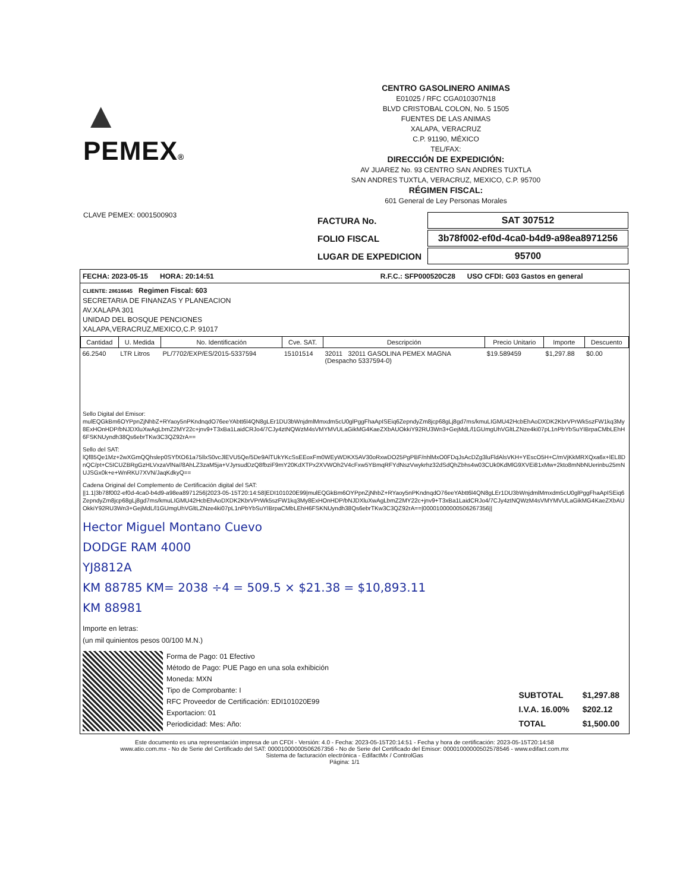▲
PEMEX®
CENTRO GASOLINERO ANIMAS
E01025 / RFC CGA010307N18
BLVD CRISTOBAL COLON, No. 5 1505
FUENTES DE LAS ANIMAS
XALAPA, VERACRUZ
C.P. 91190, MÉXICO
TEL/FAX:
DIRECCIÓN DE EXPEDICIÓN:
AV JUAREZ No. 93 CENTRO SAN ANDRES TUXTLA
SAN ANDRES TUXTLA, VERACRUZ, MEXICO, C.P. 95700
RÉGIMEN FISCAL:
601 General de Ley Personas Morales
CLAVE PEMEX: 0001500903
| FACTURA No. | SAT 307512 |
| FOLIO FISCAL | 3b78f002-ef0d-4ca0-b4d9-a98ea8971256 |
| LUGAR DE EXPEDICION | 95700 |
FECHA: 2023-05-15 HORA: 20:14:51 R.F.C.: SFP000520C28 USO CFDI: G03 Gastos en general
CLIENTE: 28616645 Regimen Fiscal: 603
SECRETARIA DE FINANZAS Y PLANEACION
AV.XALAPA 301
UNIDAD DEL BOSQUE PENCIONES
XALAPA,VERACRUZ,MEXICO,C.P. 91017
| Cantidad | U. Medida | No. Identificación | Cve. SAT. | Descripción | Precio Unitario | Importe | Descuento |
| --- | --- | --- | --- | --- | --- | --- | --- |
| 66.2540 | LTR Litros | PL/7702/EXP/ES/2015-5337594 | 15101514 | 32011 32011 GASOLINA PEMEX MAGNA (Despacho 5337594-0) | $19.589459 | $1,297.88 | $0.00 |
Sello Digital del Emisor:
mulEQGkBm6OYPpnZjNhbZ+RYaoy5nPKndnqdO76eeYAbtt6l4QN8gLEr1DU3bWnjdmlMmxdm5cU0glPggFhaApISEiq6ZepndyZm8jcp68gLj8gd7ms/kmuLIGMU42HcbEhAoDXDK2KbrVPrWk5szFW1kq3My8ExHOnHDP/bNJDXluXwAgLbmZ2MY22c+jnv9+T3xBa1LaidCRJo4/7CJy4ztNQWzM4sVMYMVULaGikMG4KaeZXbAUOkkiY92RU3Wn3+GejMdL/l1GUmgUhVGltLZNze4ki07pL1nPbYbSuYIBrpaCMbLEhH6FSKNUyndh38Qs6ebrTKw3C3QZ92rA==
Sello del SAT:
lQf85Qe1Mz+2wXGmQQhslep0SYfXO61a75llxS0vcJlEVU5Qe/5De9AlTUkYKcSsEEoxFm0WEyWDKX5AV30oRxwDO25PgPBF/nhlMxO0FDqJsAcDZg3luFldAlsVKH+YEscO5H+C/mVjKkMRXQxa6x+lEL8DnQC/pt+C5ICUZBRgGzHLVxzaVlNa//8AhLZ3zaM5ja+VJyrsudDzQ8fbziF9mY20KdXTPx2XVWOh2V4cFxw5YBmqRFYdNszVwykrhz32dSdQhZbhs4w03CUk0KdMlG9XVEi81xMw+2kto8mNbNUerinbu25mNUJSGx0k+e+WnRKU7XVN/JaqKdkyQ==
Cadena Original del Complemento de Certificación digital del SAT:
||1.1|3b78f002-ef0d-4ca0-b4d9-a98ea8971256|2023-05-15T20:14:58|EDI101020E99|mulEQGkBm6OYPpnZjNhbZ+RYaoy5nPKndnqdO76eeYAbtt6l4QN8gLEr1DU3bWnjdmlMmxdm5cU0glPggFhaApISEiq6ZepndyZm8jcp68gLj8gd7ms/kmuLIGMU42HcbEhAoDXDK2KbrVPrWk5szFW1kq3My8ExHOnHDP/bNJDXluXwAgLbmZ2MY22c+jnv9+T3xBa1LaidCRJo4/7CJy4ztNQWzM4sVMYMVULaGikMG4KaeZXbAUOkkiY92RU3Wn3+GejMdL/l1GUmgUhVGltLZNze4ki07pL1nPbYbSuYIBrpaCMbLEhH6FSKNUyndh38Qs6ebrTKw3C3QZ92rA==|00001000000506267356||
Hector Miguel Montano Cuevo
DODGE RAM 4000
YJ8812A
KM 88785 KM= 2038 ÷4 = 509.5 × $21.38 = $10,893.11
KM 88981
Importe en letras:
(un mil quinientos pesos 00/100 M.N.)
Forma de Pago: 01 Efectivo
Método de Pago: PUE Pago en una sola exhibición
Moneda: MXN
Tipo de Comprobante: I
RFC Proveedor de Certificación: EDI101020E99
Exportacion: 01
Periodicidad: Mes: Año:
| SUBTOTAL | $1,297.88 |
| I.V.A. 16.00% | $202.12 |
| TOTAL | $1,500.00 |
Este documento es una representación impresa de un CFDI - Versión: 4.0 - Fecha: 2023-05-15T20:14:51 - Fecha y hora de certificación: 2023-05-15T20:14:58
www.atio.com.mx - No de Serie del Certificado del SAT: 00001000000506267356 - No de Serie del Certificado del Emisor: 00001000000502578546 - www.edifact.com.mx
Sistema de facturación electrónica - EdifactMx / ControlGas
Página: 1/1